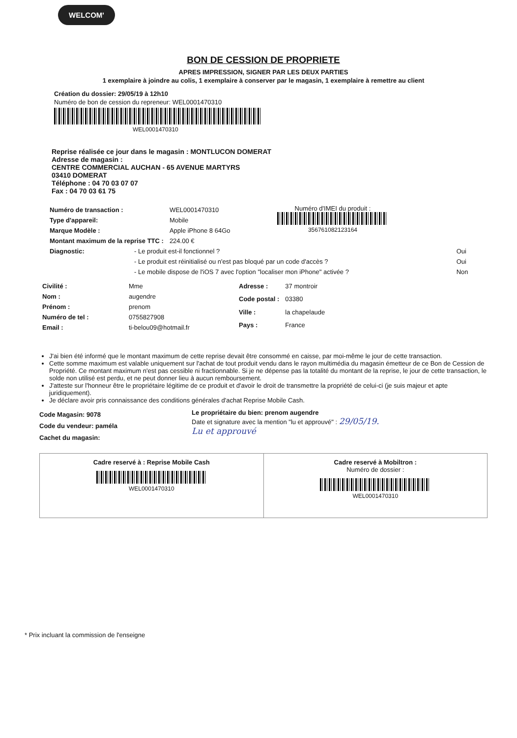WELCOM'
BON DE CESSION DE PROPRIETE
APRES IMPRESSION, SIGNER PAR LES DEUX PARTIES
1 exemplaire à joindre au colis, 1 exemplaire à conserver par le magasin, 1 exemplaire à remettre au client
Création du dossier: 29/05/19 à 12h10
Numéro de bon de cession du repreneur: WEL0001470310
WEL0001470310
Reprise réalisée ce jour dans le magasin : MONTLUCON DOMERAT
Adresse de magasin :
CENTRE COMMERCIAL AUCHAN - 65 AVENUE MARTYRS
03410 DOMERAT
Téléphone : 04 70 03 07 07
Fax : 04 70 03 61 75
| Numéro de transaction : | WEL0001470310 |
| Type d'appareil: | Mobile |
| Marque Modèle : | Apple iPhone 8 64Go |
| Montant maximum de la reprise TTC : | 224.00 € |
Numéro d'IMEI du produit :
356761082123164
| Diagnostic: | - Le produit est-il fonctionnel ? | Oui |
| | - Le produit est réinitialisé ou n'est pas bloqué par un code d'accès ? | Oui |
| | - Le mobile dispose de l'iOS 7 avec l'option "localiser mon iPhone" activée ? | Non |
| Civilité : | Mme |
| Nom : | augendre |
| Prénom : | prenom |
| Numéro de tel : | 0755827908 |
| Email : | ti-belou09@hotmail.fr |
| Adresse : | 37 montroir |
| Code postal : | 03380 |
| Ville : | la chapelaude |
| Pays : | France |
J'ai bien été informé que le montant maximum de cette reprise devait être consommé en caisse, par moi-même le jour de cette transaction.
Cette somme maximum est valable uniquement sur l'achat de tout produit vendu dans le rayon multimédia du magasin émetteur de ce Bon de Cession de Propriété. Ce montant maximum n'est pas cessible ni fractionnable. Si je ne dépense pas la totalité du montant de la reprise, le jour de cette transaction, le solde non utilisé est perdu, et ne peut donner lieu à aucun remboursement.
J'atteste sur l'honneur être le propriétaire légitime de ce produit et d'avoir le droit de transmettre la propriété de celui-ci (je suis majeur et apte juridiquement).
Je déclare avoir pris connaissance des conditions générales d'achat Reprise Mobile Cash.
Code Magasin: 9078
Code du vendeur: paméla
Cachet du magasin:
Le propriétaire du bien: prenom augendre
Date et signature avec la mention "lu et approuvé" : 29/05/19.
Lu et approuvé
Cadre reservé à : Reprise Mobile Cash
WEL0001470310
Cadre reservé à Mobiltron :
Numéro de dossier :
WEL0001470310
* Prix incluant la commission de l'enseigne